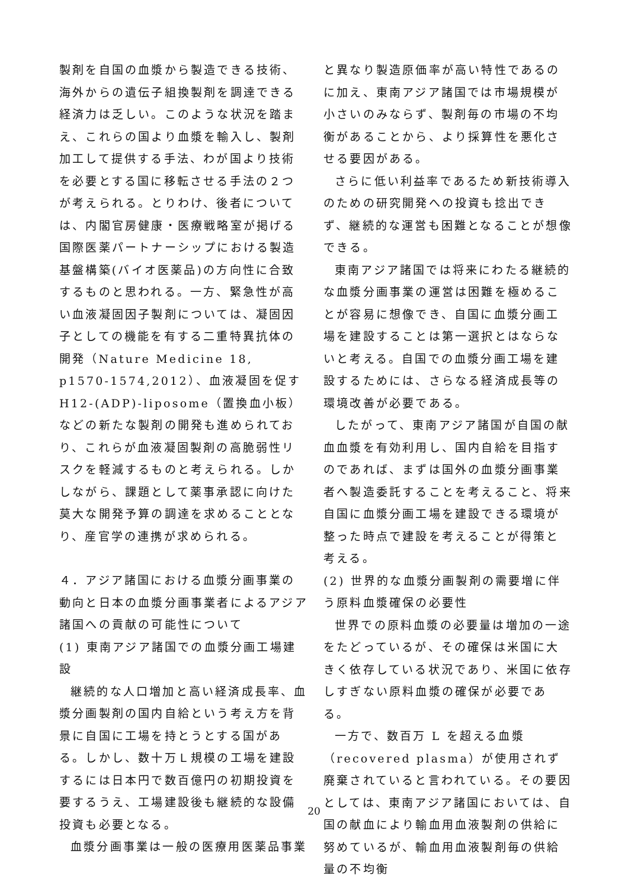製剤を自国の血漿から製造できる技術、海外からの遺伝子組換製剤を調達できる経済力は乏しい。このような状況を踏まえ、これらの国より血漿を輸入し、製剤加工して提供する手法、わが国より技術を必要とする国に移転させる手法の２つが考えられる。とりわけ、後者については、内閣官房健康・医療戦略室が掲げる国際医薬パートナーシップにおける製造基盤構築(バイオ医薬品)の方向性に合致するものと思われる。一方、緊急性が高い血液凝固因子製剤については、凝固因子としての機能を有する二重特異抗体の開発（Nature Medicine 18, p1570-1574,2012）、血液凝固を促す H12-(ADP)-liposome（置換血小板）などの新たな製剤の開発も進められており、これらが血液凝固製剤の高脆弱性リスクを軽減するものと考えられる。しかしながら、課題として薬事承認に向けた莫大な開発予算の調達を求めることとなり、産官学の連携が求められる。
４．アジア諸国における血漿分画事業の動向と日本の血漿分画事業者によるアジア諸国への貢献の可能性について
(1) 東南アジア諸国での血漿分画工場建設
継続的な人口増加と高い経済成長率、血漿分画製剤の国内自給という考え方を背景に自国に工場を持とうとする国がある。しかし、数十万Ｌ規模の工場を建設するには日本円で数百億円の初期投資を要するうえ、工場建設後も継続的な設備投資も必要となる。
血漿分画事業は一般の医療用医薬品事業
と異なり製造原価率が高い特性であるのに加え、東南アジア諸国では市場規模が小さいのみならず、製剤毎の市場の不均衡があることから、より採算性を悪化させる要因がある。
さらに低い利益率であるため新技術導入のための研究開発への投資も捻出できず、継続的な運営も困難となることが想像できる。
東南アジア諸国では将来にわたる継続的な血漿分画事業の運営は困難を極めることが容易に想像でき、自国に血漿分画工場を建設することは第一選択とはならないと考える。自国での血漿分画工場を建設するためには、さらなる経済成長等の環境改善が必要である。
したがって、東南アジア諸国が自国の献血血漿を有効利用し、国内自給を目指すのであれば、まずは国外の血漿分画事業者へ製造委託することを考えること、将来自国に血漿分画工場を建設できる環境が整った時点で建設を考えることが得策と考える。
(2) 世界的な血漿分画製剤の需要増に伴う原料血漿確保の必要性
世界での原料血漿の必要量は増加の一途をたどっているが、その確保は米国に大きく依存している状況であり、米国に依存しすぎない原料血漿の確保が必要である。
一方で、数百万 L を超える血漿（recovered plasma）が使用されず廃棄されていると言われている。その要因としては、東南アジア諸国においては、自国の献血により輸血用血液製剤の供給に努めているが、輸血用血液製剤毎の供給量の不均衡
20